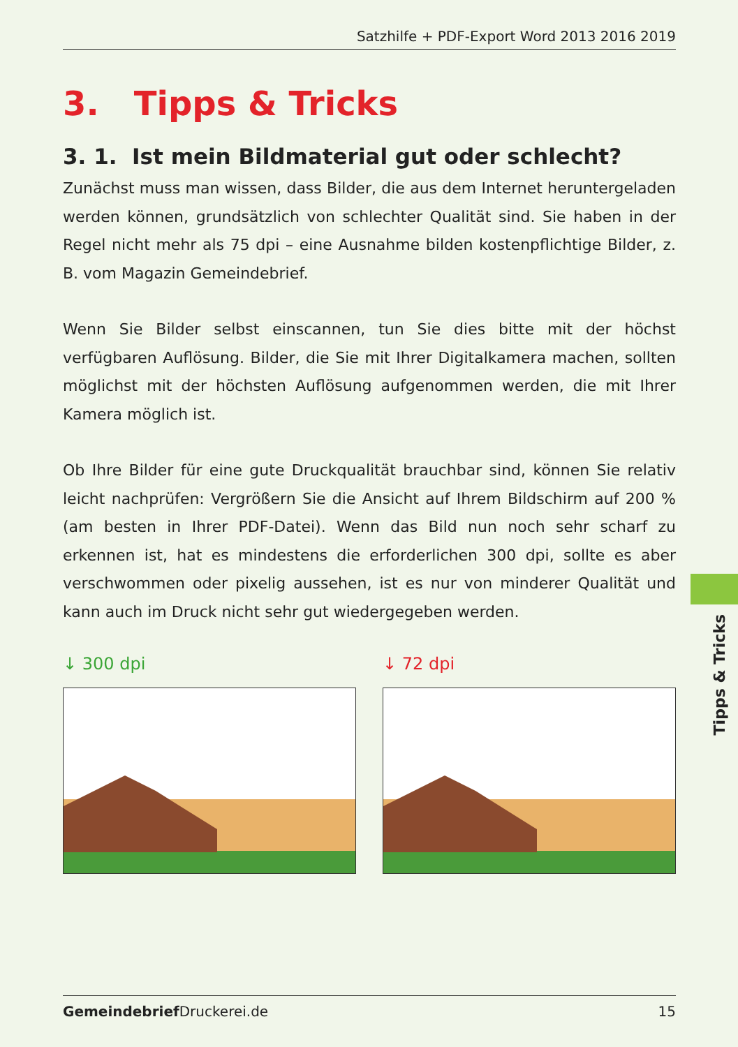Satzhilfe + PDF-Export Word 2013 2016 2019
3. Tipps & Tricks
3. 1. Ist mein Bildmaterial gut oder schlecht?
Zunächst muss man wissen, dass Bilder, die aus dem Internet heruntergeladen werden können, grundsätzlich von schlechter Qualität sind. Sie haben in der Regel nicht mehr als 75 dpi – eine Ausnahme bilden kostenpflichtige Bilder, z. B. vom Magazin Gemeindebrief.
Wenn Sie Bilder selbst einscannen, tun Sie dies bitte mit der höchst verfügbaren Auflösung. Bilder, die Sie mit Ihrer Digitalkamera machen, sollten möglichst mit der höchsten Auflösung aufgenommen werden, die mit Ihrer Kamera möglich ist.
Ob Ihre Bilder für eine gute Druckqualität brauchbar sind, können Sie relativ leicht nachprüfen: Vergrößern Sie die Ansicht auf Ihrem Bildschirm auf 200 % (am besten in Ihrer PDF-Datei). Wenn das Bild nun noch sehr scharf zu erkennen ist, hat es mindestens die erforderlichen 300 dpi, sollte es aber verschwommen oder pixelig aussehen, ist es nur von minderer Qualität und kann auch im Druck nicht sehr gut wiedergegeben werden.
↓ 300 dpi ↓ 72 dpi
Tipps & Tricks
Gemeindebrief Druckerei.de 15